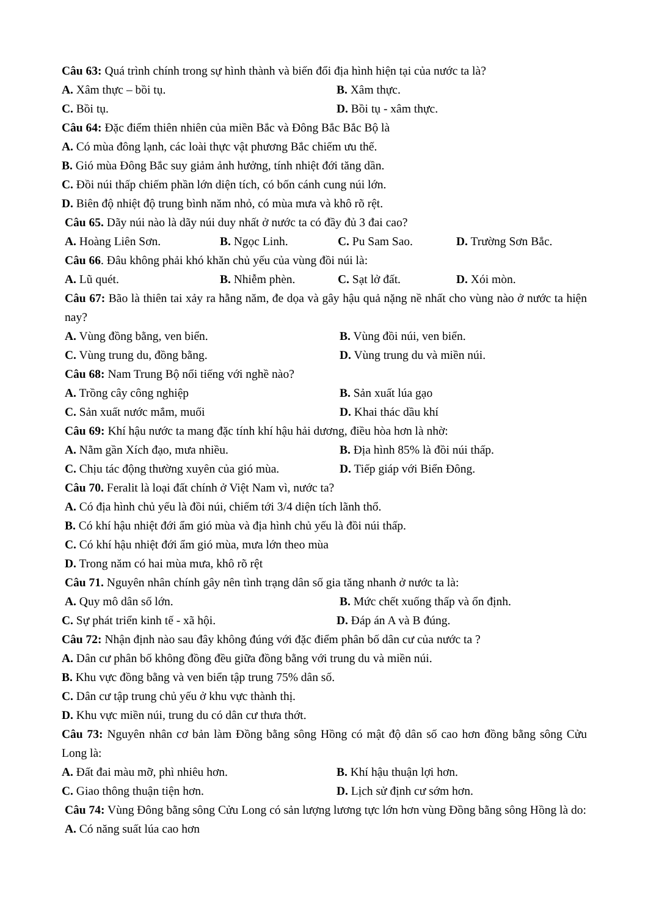Câu 63: Quá trình chính trong sự hình thành và biến đổi địa hình hiện tại của nước ta là?
A. Xâm thực – bồi tụ. B. Xâm thực.
C. Bồi tụ. D. Bồi tụ - xâm thực.
Câu 64: Đặc điểm thiên nhiên của miền Bắc và Đông Bắc Bắc Bộ là
A. Có mùa đông lạnh, các loài thực vật phương Bắc chiếm ưu thế.
B. Gió mùa Đông Bắc suy giảm ảnh hưởng, tính nhiệt đới tăng dần.
C. Đồi núi thấp chiếm phần lớn diện tích, có bốn cánh cung núi lớn.
D. Biên độ nhiệt độ trung bình năm nhỏ, có mùa mưa và khô rõ rệt.
Câu 65. Dãy núi nào là dãy núi duy nhất ở nước ta có đầy đủ 3 đai cao?
A. Hoàng Liên Sơn. B. Ngọc Linh. C. Pu Sam Sao. D. Trường Sơn Bắc.
Câu 66. Đâu không phải khó khăn chủ yếu của vùng đồi núi là:
A. Lũ quét. B. Nhiễm phèn. C. Sạt lở đất. D. Xói mòn.
Câu 67: Bão là thiên tai xảy ra hằng năm, đe dọa và gây hậu quả nặng nề nhất cho vùng nào ở nước ta hiện nay?
A. Vùng đồng bằng, ven biển. B. Vùng đồi núi, ven biển.
C. Vùng trung du, đồng bằng. D. Vùng trung du và miền núi.
Câu 68: Nam Trung Bộ nổi tiếng với nghề nào?
A. Trồng cây công nghiệp B. Sản xuất lúa gạo
C. Sản xuất nước mắm, muối D. Khai thác dầu khí
Câu 69: Khí hậu nước ta mang đặc tính khí hậu hải dương, điều hòa hơn là nhờ:
A. Nằm gần Xích đạo, mưa nhiều. B. Địa hình 85% là đồi núi thấp.
C. Chịu tác động thường xuyên của gió mùa. D. Tiếp giáp với Biển Đông.
Câu 70. Feralit là loại đất chính ở Việt Nam vì, nước ta?
A. Có địa hình chủ yếu là đồi núi, chiếm tới 3/4 diện tích lãnh thổ.
B. Có khí hậu nhiệt đới ẩm gió mùa và địa hình chủ yếu là đồi núi thấp.
C. Có khí hậu nhiệt đới ẩm gió mùa, mưa lớn theo mùa
D. Trong năm có hai mùa mưa, khô rõ rệt
Câu 71. Nguyên nhân chính gây nên tình trạng dân số gia tăng nhanh ở nước ta là:
A. Quy mô dân số lớn. B. Mức chết xuống thấp và ổn định.
C. Sự phát triển kinh tế - xã hội. D. Đáp án A và B đúng.
Câu 72: Nhận định nào sau đây không đúng với đặc điểm phân bố dân cư của nước ta ?
A. Dân cư phân bố không đồng đều giữa đồng bằng với trung du và miền núi.
B. Khu vực đồng bằng và ven biển tập trung 75% dân số.
C. Dân cư tập trung chủ yếu ở khu vực thành thị.
D. Khu vực miền núi, trung du có dân cư thưa thớt.
Câu 73: Nguyên nhân cơ bản làm Đồng bằng sông Hồng có mật độ dân số cao hơn đồng bằng sông Cửu Long là:
A. Đất đai màu mỡ, phì nhiêu hơn. B. Khí hậu thuận lợi hơn.
C. Giao thông thuận tiện hơn. D. Lịch sử định cư sớm hơn.
Câu 74: Vùng Đông bằng sông Cửu Long có sản lượng lương tực lớn hơn vùng Đồng bằng sông Hồng là do:
A. Có năng suất lúa cao hơn